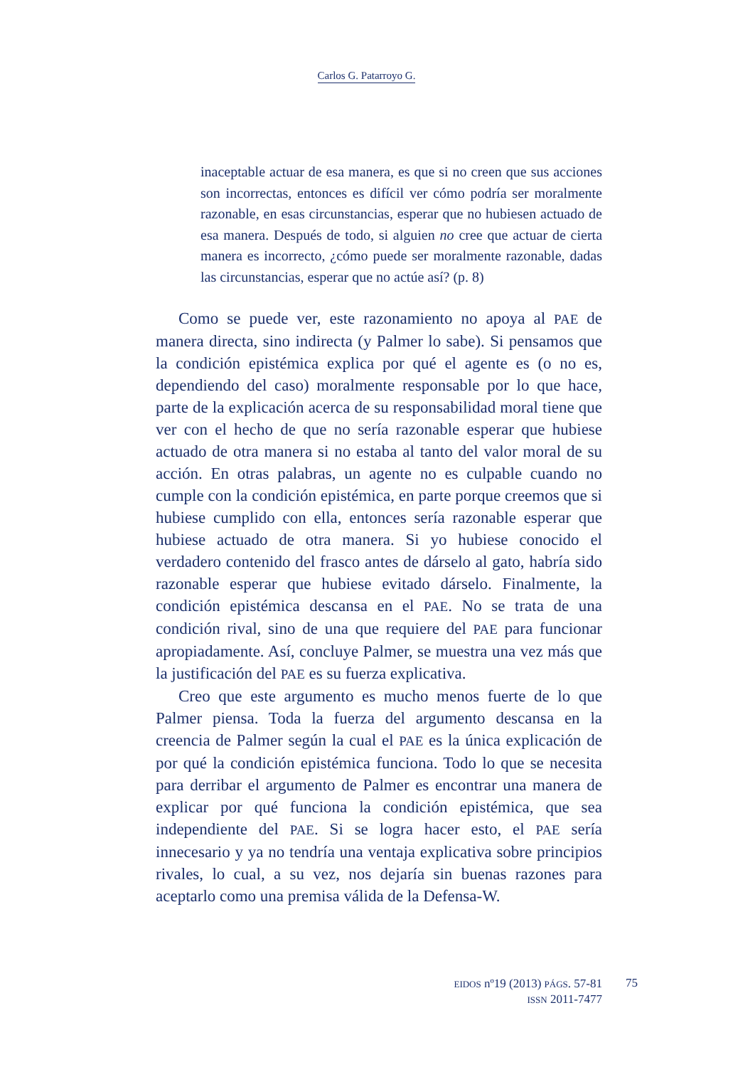Carlos G. Patarroyo G.
inaceptable actuar de esa manera, es que si no creen que sus acciones son incorrectas, entonces es difícil ver cómo podría ser moralmente razonable, en esas circunstancias, esperar que no hubiesen actuado de esa manera. Después de todo, si alguien no cree que actuar de cierta manera es incorrecto, ¿cómo puede ser moralmente razonable, dadas las circunstancias, esperar que no actúe así? (p. 8)
Como se puede ver, este razonamiento no apoya al PAE de manera directa, sino indirecta (y Palmer lo sabe). Si pensamos que la condición epistémica explica por qué el agente es (o no es, dependiendo del caso) moralmente responsable por lo que hace, parte de la explicación acerca de su responsabilidad moral tiene que ver con el hecho de que no sería razonable esperar que hubiese actuado de otra manera si no estaba al tanto del valor moral de su acción. En otras palabras, un agente no es culpable cuando no cumple con la condición epistémica, en parte porque creemos que si hubiese cumplido con ella, entonces sería razonable esperar que hubiese actuado de otra manera. Si yo hubiese conocido el verdadero contenido del frasco antes de dárselo al gato, habría sido razonable esperar que hubiese evitado dárselo. Finalmente, la condición epistémica descansa en el PAE. No se trata de una condición rival, sino de una que requiere del PAE para funcionar apropiadamente. Así, concluye Palmer, se muestra una vez más que la justificación del PAE es su fuerza explicativa.
Creo que este argumento es mucho menos fuerte de lo que Palmer piensa. Toda la fuerza del argumento descansa en la creencia de Palmer según la cual el PAE es la única explicación de por qué la condición epistémica funciona. Todo lo que se necesita para derribar el argumento de Palmer es encontrar una manera de explicar por qué funciona la condición epistémica, que sea independiente del PAE. Si se logra hacer esto, el PAE sería innecesario y ya no tendría una ventaja explicativa sobre principios rivales, lo cual, a su vez, nos dejaría sin buenas razones para aceptarlo como una premisa válida de la Defensa-W.
EIDOS nº19 (2013) PÁGS. 57-81
ISSN 2011-7477
75